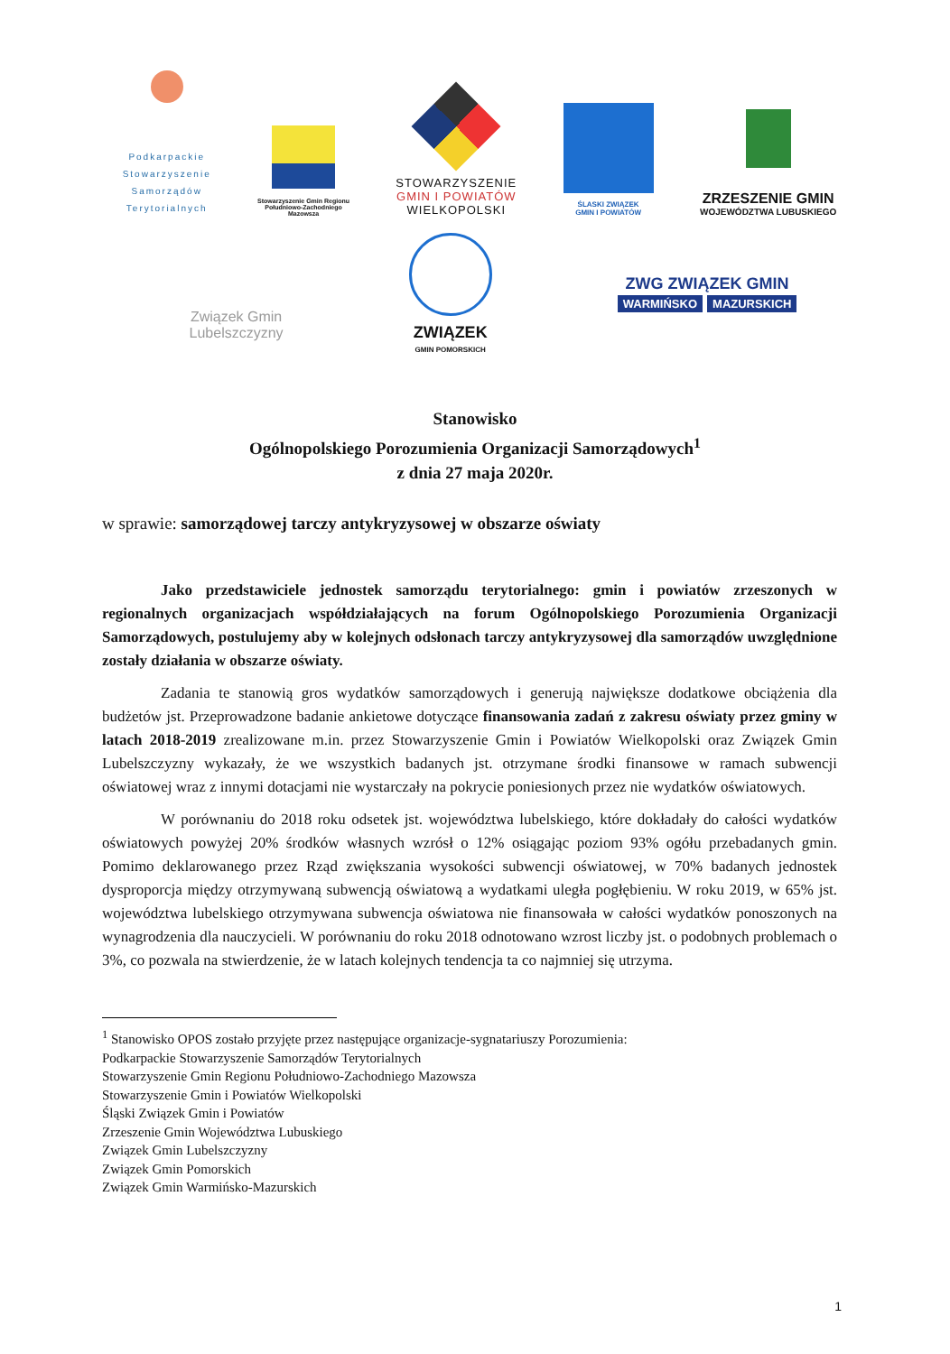Podkarpackie
Stowarzyszenie
Samorządów
Terytorialnych
Stowarzyszenie Gmin Regionu
Południowo-Zachodniego
Mazowsza
STOWARZYSZENIE
GMIN I POWIATÓW
WIELKOPOLSKI
ŚLASKI ZWIĄZEK
GMIN I POWIATÓW
ZRZESZENIE GMIN
WOJEWÓDZTWA LUBUSKIEGO
Związek Gmin
Lubelszczyzny
ZWIĄZEK
GMIN POMORSKICH
ZWG ZWIĄZEK GMIN
WARMIŃSKO MAZURSKICH
Stanowisko
Ogólnopolskiego Porozumienia Organizacji Samorządowych<sup>1</sup>
z dnia 27 maja 2020r.
w sprawie: samorządowej tarczy antykryzysowej w obszarze oświaty
Jako przedstawiciele jednostek samorządu terytorialnego: gmin i powiatów zrzeszonych w regionalnych organizacjach współdziałających na forum Ogólnopolskiego Porozumienia Organizacji Samorządowych, postulujemy aby w kolejnych odsłonach tarczy antykryzysowej dla samorządów uwzględnione zostały działania w obszarze oświaty.
Zadania te stanowią gros wydatków samorządowych i generują największe dodatkowe obciążenia dla budżetów jst. Przeprowadzone badanie ankietowe dotyczące finansowania zadań z zakresu oświaty przez gminy w latach 2018-2019 zrealizowane m.in. przez Stowarzyszenie Gmin i Powiatów Wielkopolski oraz Związek Gmin Lubelszczyzny wykazały, że we wszystkich badanych jst. otrzymane środki finansowe w ramach subwencji oświatowej wraz z innymi dotacjami nie wystarczały na pokrycie poniesionych przez nie wydatków oświatowych.
W porównaniu do 2018 roku odsetek jst. województwa lubelskiego, które dokładały do całości wydatków oświatowych powyżej 20% środków własnych wzrósł o 12% osiągając poziom 93% ogółu przebadanych gmin. Pomimo deklarowanego przez Rząd zwiększania wysokości subwencji oświatowej, w 70% badanych jednostek dysproporcja między otrzymywaną subwencją oświatową a wydatkami uległa pogłębieniu. W roku 2019, w 65% jst. województwa lubelskiego otrzymywana subwencja oświatowa nie finansowała w całości wydatków ponoszonych na wynagrodzenia dla nauczycieli. W porównaniu do roku 2018 odnotowano wzrost liczby jst. o podobnych problemach o 3%, co pozwala na stwierdzenie, że w latach kolejnych tendencja ta co najmniej się utrzyma.
<sup>1</sup> Stanowisko OPOS zostało przyjęte przez następujące organizacje-sygnatariuszy Porozumienia:
Podkarpackie Stowarzyszenie Samorządów Terytorialnych
Stowarzyszenie Gmin Regionu Południowo-Zachodniego Mazowsza
Stowarzyszenie Gmin i Powiatów Wielkopolski
Śląski Związek Gmin i Powiatów
Zrzeszenie Gmin Województwa Lubuskiego
Związek Gmin Lubelszczyzny
Związek Gmin Pomorskich
Związek Gmin Warmińsko-Mazurskich
1